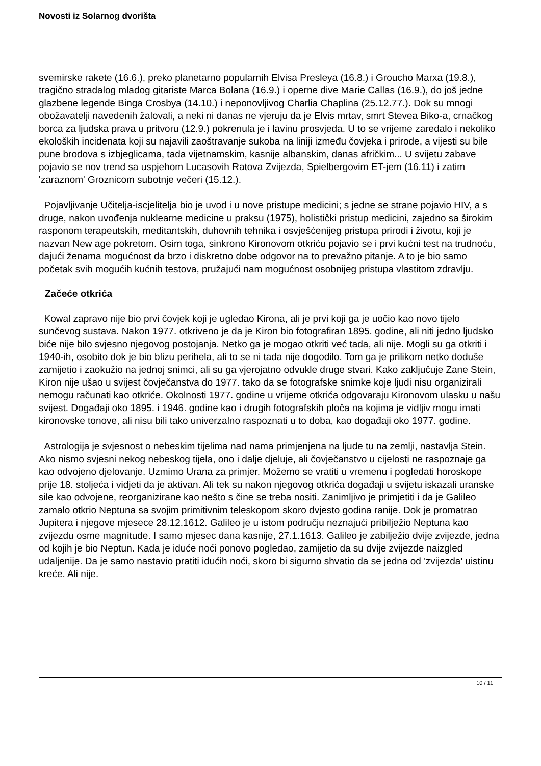Novosti iz Solarnog dvorišta
svemirske rakete (16.6.), preko planetarno popularnih Elvisa Presleya (16.8.) i Groucho Marxa (19.8.), tragično stradalog mladog gitariste Marca Bolana (16.9.) i operne dive Marie Callas (16.9.), do još jedne glazbene legende Binga Crosbya (14.10.) i neponovljivog Charlia Chaplina (25.12.77.). Dok su mnogi obožavatelji navedenih žalovali, a neki ni danas ne vjeruju da je Elvis mrtav, smrt Stevea Biko-a, crnačkog borca za ljudska prava u pritvoru (12.9.) pokrenula je i lavinu prosvjeda. U to se vrijeme zaredalo i nekoliko ekoloških incidenata koji su najavili zaoštravanje sukoba na liniji između čovjeka i prirode, a vijesti su bile pune brodova s izbjeglicama, tada vijetnamskim, kasnije albanskim, danas afričkim... U svijetu zabave pojavio se nov trend sa uspjehom Lucasovih Ratova Zvijezda, Spielbergovim ET-jem (16.11) i zatim 'zaraznom' Groznicom subotnje večeri (15.12.).
Pojavljivanje Učitelja-iscjelitelja bio je uvod i u nove pristupe medicini; s jedne se strane pojavio HIV, a s druge, nakon uvođenja nuklearne medicine u praksu (1975), holistički pristup medicini, zajedno sa širokim rasponom terapeutskih, meditantskih, duhovnih tehnika i osvješćenijeg pristupa prirodi i životu, koji je nazvan New age pokretom. Osim toga, sinkrono Kironovom otkriću pojavio se i prvi kućni test na trudnoću, dajući ženama mogućnost da brzo i diskretno dobe odgovor na to prevažno pitanje. A to je bio samo početak svih mogućih kućnih testova, pružajući nam mogućnost osobnijeg pristupa vlastitom zdravlju.
Začeće otkrića
Kowal zapravo nije bio prvi čovjek koji je ugledao Kirona, ali je prvi koji ga je uočio kao novo tijelo sunčevog sustava. Nakon 1977. otkriveno je da je Kiron bio fotografiran 1895. godine, ali niti jedno ljudsko biće nije bilo svjesno njegovog postojanja. Netko ga je mogao otkriti već tada, ali nije. Mogli su ga otkriti i 1940-ih, osobito dok je bio blizu perihela, ali to se ni tada nije dogodilo. Tom ga je prilikom netko doduše zamijetio i zaokužio na jednoj snimci, ali su ga vjerojatno odvukle druge stvari. Kako zaključuje Zane Stein, Kiron nije ušao u svijest čovječanstva do 1977. tako da se fotografske snimke koje ljudi nisu organizirali nemogu računati kao otkriće. Okolnosti 1977. godine u vrijeme otkrića odgovaraju Kironovom ulasku u našu svijest. Događaji oko 1895. i 1946. godine kao i drugih fotografskih ploča na kojima je vidljiv mogu imati kironovske tonove, ali nisu bili tako univerzalno raspoznati u to doba, kao događaji oko 1977. godine.
Astrologija je svjesnost o nebeskim tijelima nad nama primjenjena na ljude tu na zemlji, nastavlja Stein. Ako nismo svjesni nekog nebeskog tijela, ono i dalje djeluje, ali čovječanstvo u cijelosti ne raspoznaje ga kao odvojeno djelovanje. Uzmimo Urana za primjer. Možemo se vratiti u vremenu i pogledati horoskope prije 18. stoljeća i vidjeti da je aktivan. Ali tek su nakon njegovog otkrića događaji u svijetu iskazali uranske sile kao odvojene, reorganizirane kao nešto s čine se treba nositi. Zanimljivo je primjetiti i da je Galileo zamalo otkrio Neptuna sa svojim primitivnim teleskopom skoro dvjesto godina ranije. Dok je promatrao Jupitera i njegove mjesece 28.12.1612. Galileo je u istom području neznajući pribilježio Neptuna kao zvijezdu osme magnitude. I samo mjesec dana kasnije, 27.1.1613. Galileo je zabilježio dvije zvijezde, jedna od kojih je bio Neptun. Kada je iduće noći ponovo pogledao, zamijetio da su dvije zvijezde naizgled udaljenije. Da je samo nastavio pratiti idućih noći, skoro bi sigurno shvatio da se jedna od 'zvijezda' uistinu kreće. Ali nije.
10 / 11